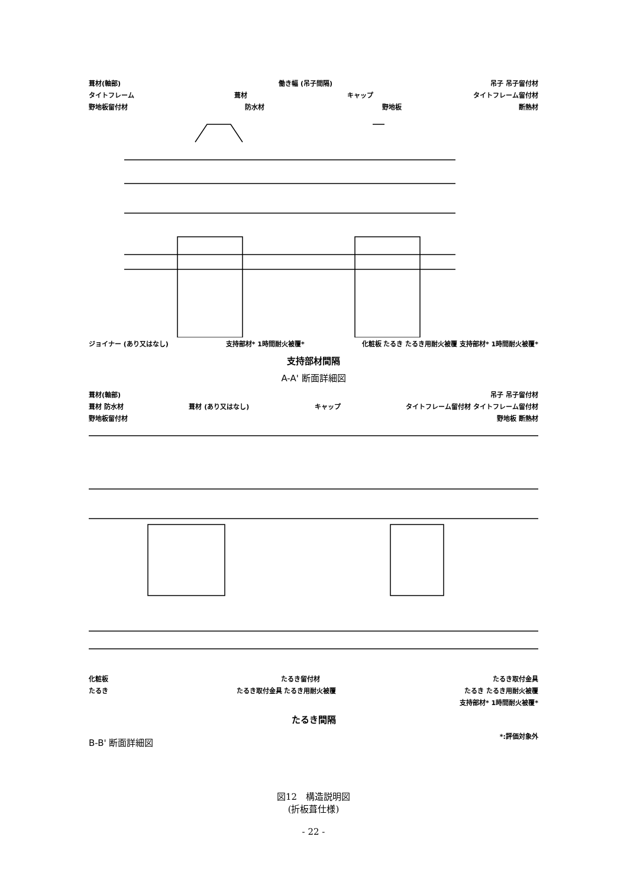葺材(軸部) 働き幅 (吊子間隔) 吊子 吊子留付材
タイトフレーム 葺材 キャップ タイトフレーム留付材
野地板留付材 防水材 野地板 断熱材
ジョイナー (あり又はなし) 支持部材* 1時間耐火被覆* 化粧板 たるき たるき用耐火被覆 支持部材* 1時間耐火被覆*
支持部材間隔
A-A' 断面詳細図
葺材(軸部) 吊子 吊子留付材
葺材 防水材 葺材 (あり又はなし) キャップ タイトフレーム留付材 タイトフレーム留付材
野地板留付材 野地板 断熱材
化粧板 たるき留付材 たるき取付金具
たるき たるき取付金具 たるき用耐火被覆 たるき たるき用耐火被覆
支持部材* 1時間耐火被覆*
たるき間隔
B-B' 断面詳細図 *:評価対象外
図12　構造説明図
(折板葺仕様)
- 22 -